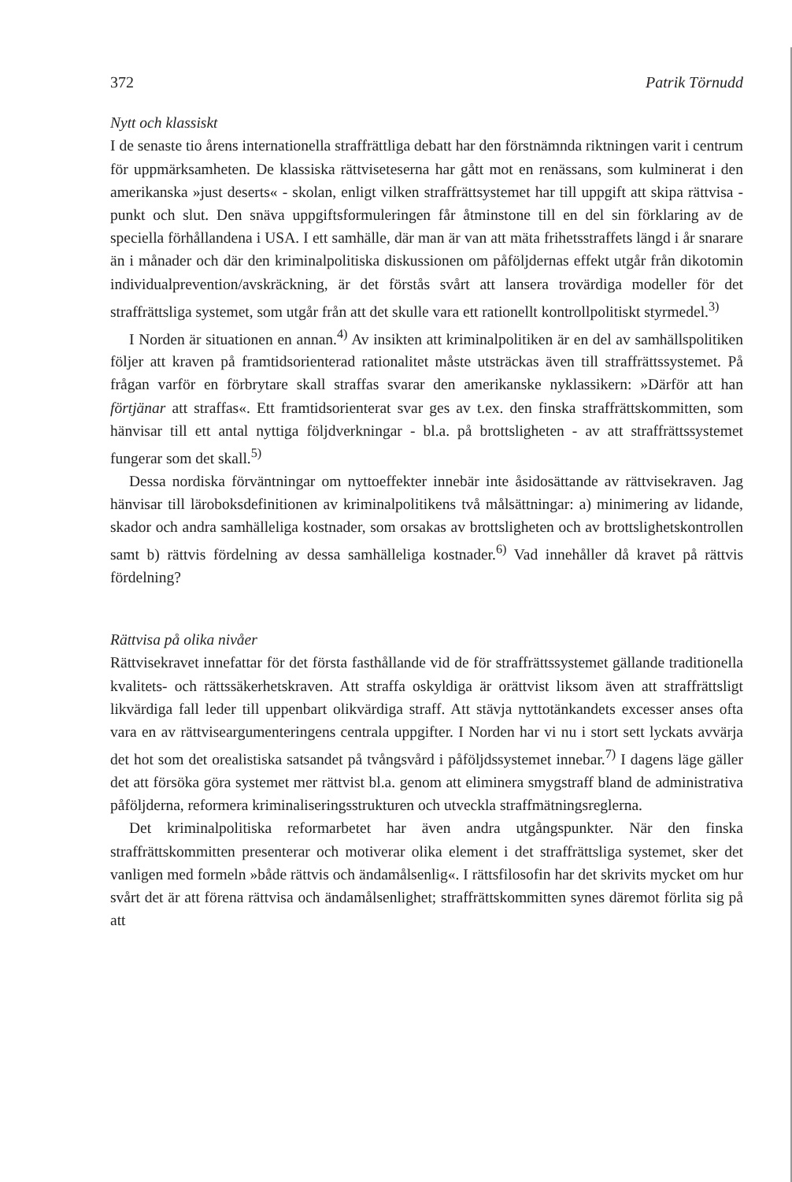372 Patrik Törnudd
Nytt och klassiskt
I de senaste tio årens internationella straffrättliga debatt har den förstnämnda riktningen varit i centrum för uppmärksamheten. De klassiska rättviseteserna har gått mot en renässans, som kulminerat i den amerikanska »just deserts« - skolan, enligt vilken straffrättsystemet har till uppgift att skipa rättvisa - punkt och slut. Den snäva uppgiftsformuleringen får åtminstone till en del sin förklaring av de speciella förhållandena i USA. I ett samhälle, där man är van att mäta frihetsstraffets längd i år snarare än i månader och där den kriminalpolitiska diskussionen om påföljdernas effekt utgår från dikotomin individualprevention/avskräckning, är det förstås svårt att lansera trovärdiga modeller för det straffrättsliga systemet, som utgår från att det skulle vara ett rationellt kontrollpolitiskt styrmedel.<sup>3)</sup>
I Norden är situationen en annan.<sup>4)</sup> Av insikten att kriminalpolitiken är en del av samhällspolitiken följer att kraven på framtidsorienterad rationalitet måste utsträckas även till straffrättssystemet. På frågan varför en förbrytare skall straffas svarar den amerikanske nyklassikern: »Därför att han förtjänar att straffas«. Ett framtidsorienterat svar ges av t.ex. den finska straffrättskommitten, som hänvisar till ett antal nyttiga följdverkningar - bl.a. på brottsligheten - av att straffrättssystemet fungerar som det skall.<sup>5)</sup>
Dessa nordiska förväntningar om nyttoeffekter innebär inte åsidosättande av rättvisekraven. Jag hänvisar till läroboksdefinitionen av kriminalpolitikens två målsättningar: a) minimering av lidande, skador och andra samhälleliga kostnader, som orsakas av brottsligheten och av brottslighetskontrollen samt b) rättvis fördelning av dessa samhälleliga kostnader.<sup>6)</sup> Vad innehåller då kravet på rättvis fördelning?
Rättvisa på olika nivåer
Rättvisekravet innefattar för det första fasthållande vid de för straffrättssystemet gällande traditionella kvalitets- och rättssäkerhetskraven. Att straffa oskyldiga är orättvist liksom även att straffrättsligt likvärdiga fall leder till uppenbart olikvärdiga straff. Att stävja nyttotänkandets excesser anses ofta vara en av rättviseargumenteringens centrala uppgifter. I Norden har vi nu i stort sett lyckats avvärja det hot som det orealistiska satsandet på tvångsvård i påföljdssystemet innebar.<sup>7)</sup> I dagens läge gäller det att försöka göra systemet mer rättvist bl.a. genom att eliminera smygstraff bland de administrativa påföljderna, reformera kriminaliseringsstrukturen och utveckla straffmätningsreglerna.
Det kriminalpolitiska reformarbetet har även andra utgångspunkter. När den finska straffrättskommitten presenterar och motiverar olika element i det straffrättsliga systemet, sker det vanligen med formeln »både rättvis och ändamålsenlig«. I rättsfilosofin har det skrivits mycket om hur svårt det är att förena rättvisa och ändamålsenlighet; straffrättskommitten synes däremot förlita sig på att